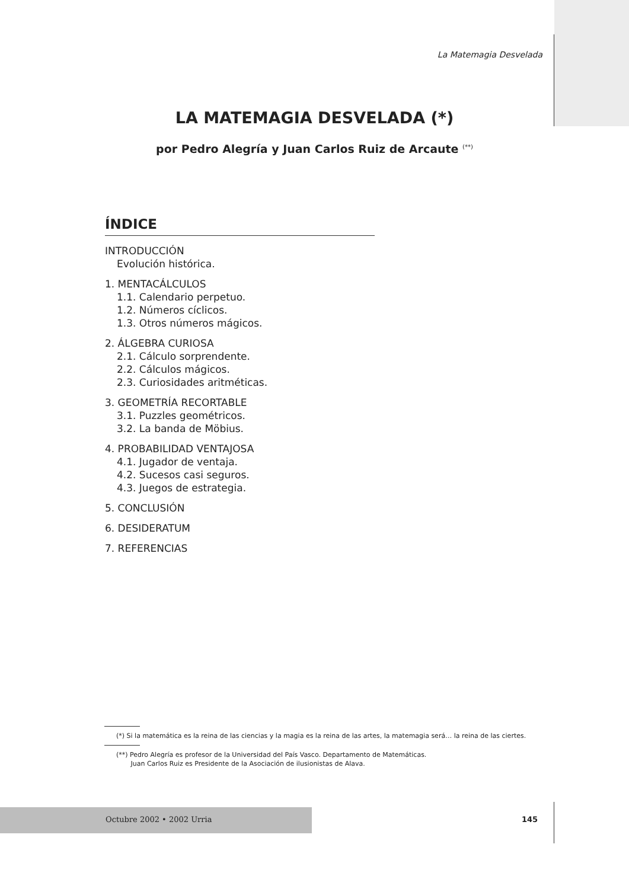La Matemagia Desvelada
LA MATEMAGIA DESVELADA (*)
por Pedro Alegría y Juan Carlos Ruiz de Arcaute <sup>(**)</sup>
ÍNDICE
INTRODUCCIÓN
Evolución histórica.
1. MENTACÁLCULOS
1.1. Calendario perpetuo.
1.2. Números cíclicos.
1.3. Otros números mágicos.
2. ÁLGEBRA CURIOSA
2.1. Cálculo sorprendente.
2.2. Cálculos mágicos.
2.3. Curiosidades aritméticas.
3. GEOMETRÍA RECORTABLE
3.1. Puzzles geométricos.
3.2. La banda de Möbius.
4. PROBABILIDAD VENTAJOSA
4.1. Jugador de ventaja.
4.2. Sucesos casi seguros.
4.3. Juegos de estrategia.
5. CONCLUSIÓN
6. DESIDERATUM
7. REFERENCIAS
(*) Si la matemática es la reina de las ciencias y la magia es la reina de las artes, la matemagia será… la reina de las ciertes.
(**) Pedro Alegría es profesor de la Universidad del País Vasco. Departamento de Matemáticas.
Juan Carlos Ruiz es Presidente de la Asociación de ilusionistas de Alava.
Octubre 2002 • 2002 Urria 145